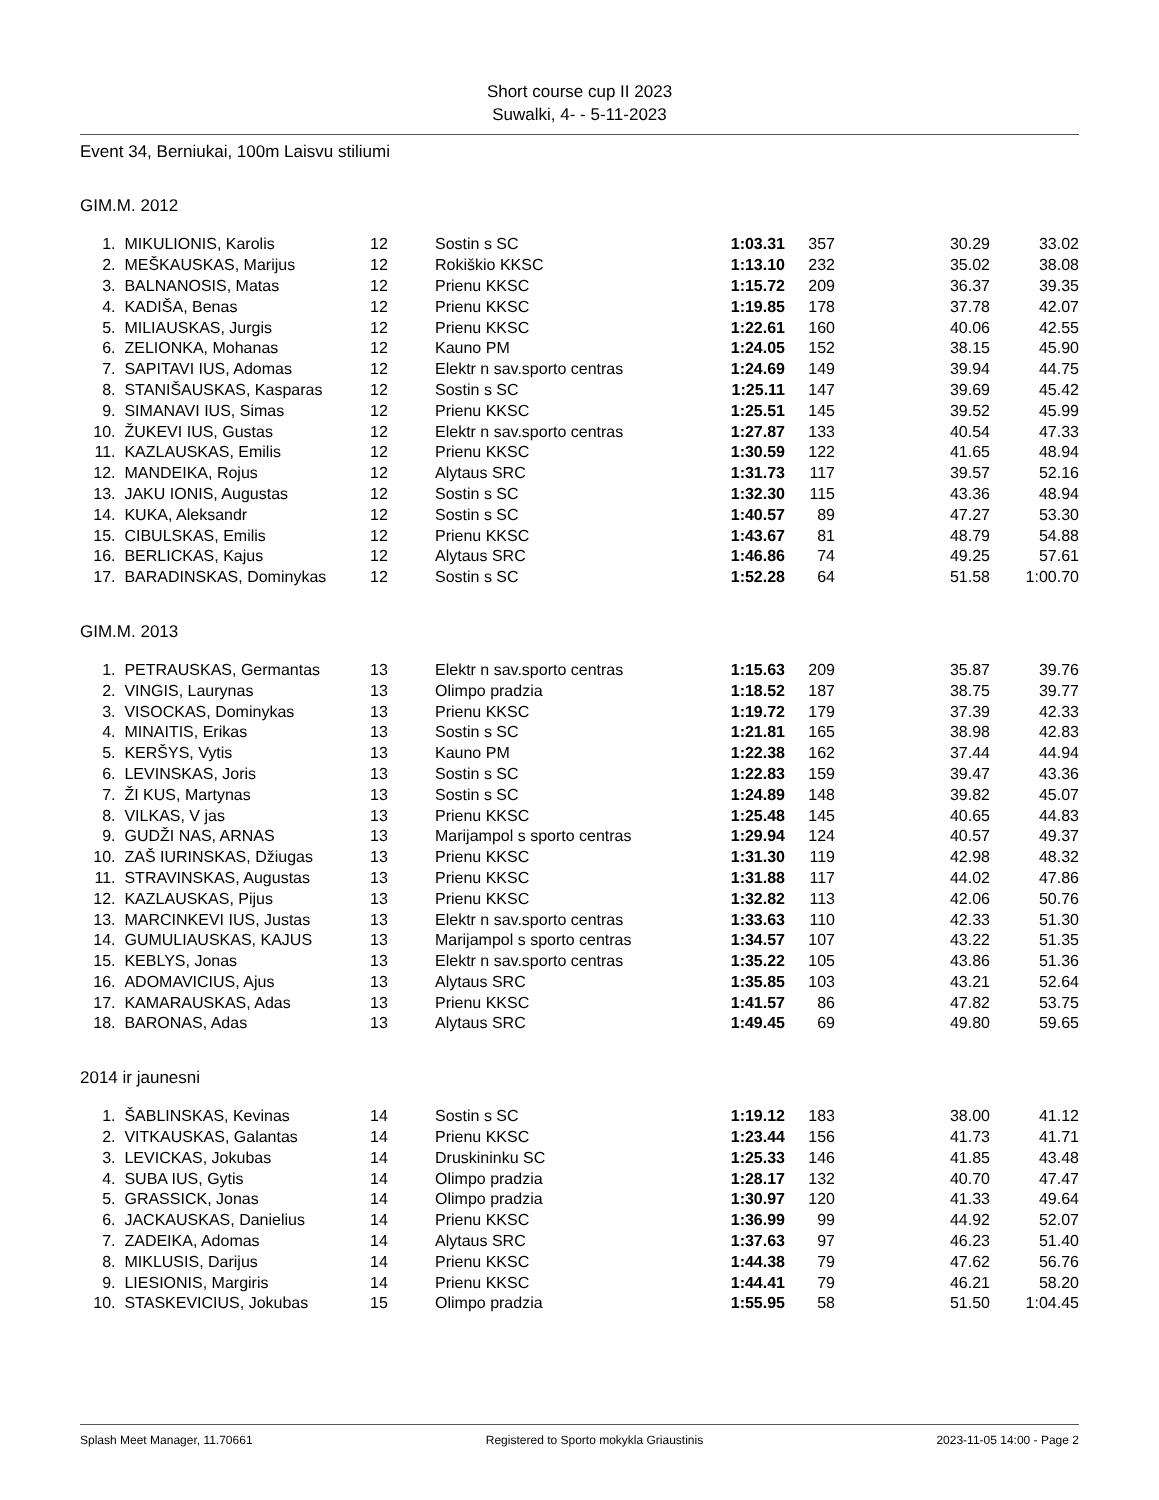Short course cup II 2023
Suwalki, 4- - 5-11-2023
Event 34, Berniukai, 100m Laisvu stiliumi
GIM.M. 2012
| 1. | MIKULIONIS, Karolis | 12 | Sostin s SC | 1:03.31 | 357 | 30.29 | 33.02 |
| 2. | MEŠKAUSKAS, Marijus | 12 | Rokiškio KKSC | 1:13.10 | 232 | 35.02 | 38.08 |
| 3. | BALNANOSIS, Matas | 12 | Prienu KKSC | 1:15.72 | 209 | 36.37 | 39.35 |
| 4. | KADIŠA, Benas | 12 | Prienu KKSC | 1:19.85 | 178 | 37.78 | 42.07 |
| 5. | MILIAUSKAS, Jurgis | 12 | Prienu KKSC | 1:22.61 | 160 | 40.06 | 42.55 |
| 6. | ZELIONKA, Mohanas | 12 | Kauno PM | 1:24.05 | 152 | 38.15 | 45.90 |
| 7. | SAPITAVI IUS, Adomas | 12 | Elektr n sav.sporto centras | 1:24.69 | 149 | 39.94 | 44.75 |
| 8. | STANIŠAUSKAS, Kasparas | 12 | Sostin s SC | 1:25.11 | 147 | 39.69 | 45.42 |
| 9. | SIMANAVI IUS, Simas | 12 | Prienu KKSC | 1:25.51 | 145 | 39.52 | 45.99 |
| 10. | ŽUKEVI IUS, Gustas | 12 | Elektr n sav.sporto centras | 1:27.87 | 133 | 40.54 | 47.33 |
| 11. | KAZLAUSKAS, Emilis | 12 | Prienu KKSC | 1:30.59 | 122 | 41.65 | 48.94 |
| 12. | MANDEIKA, Rojus | 12 | Alytaus SRC | 1:31.73 | 117 | 39.57 | 52.16 |
| 13. | JAKU IONIS, Augustas | 12 | Sostin s SC | 1:32.30 | 115 | 43.36 | 48.94 |
| 14. | KUKA, Aleksandr | 12 | Sostin s SC | 1:40.57 | 89 | 47.27 | 53.30 |
| 15. | CIBULSKAS, Emilis | 12 | Prienu KKSC | 1:43.67 | 81 | 48.79 | 54.88 |
| 16. | BERLICKAS, Kajus | 12 | Alytaus SRC | 1:46.86 | 74 | 49.25 | 57.61 |
| 17. | BARADINSKAS, Dominykas | 12 | Sostin s SC | 1:52.28 | 64 | 51.58 | 1:00.70 |
GIM.M. 2013
| 1. | PETRAUSKAS, Germantas | 13 | Elektr n sav.sporto centras | 1:15.63 | 209 | 35.87 | 39.76 |
| 2. | VINGIS, Laurynas | 13 | Olimpo pradzia | 1:18.52 | 187 | 38.75 | 39.77 |
| 3. | VISOCKAS, Dominykas | 13 | Prienu KKSC | 1:19.72 | 179 | 37.39 | 42.33 |
| 4. | MINAITIS, Erikas | 13 | Sostin s SC | 1:21.81 | 165 | 38.98 | 42.83 |
| 5. | KERŠYS, Vytis | 13 | Kauno PM | 1:22.38 | 162 | 37.44 | 44.94 |
| 6. | LEVINSKAS, Joris | 13 | Sostin s SC | 1:22.83 | 159 | 39.47 | 43.36 |
| 7. | ŽI KUS, Martynas | 13 | Sostin s SC | 1:24.89 | 148 | 39.82 | 45.07 |
| 8. | VILKAS, V jas | 13 | Prienu KKSC | 1:25.48 | 145 | 40.65 | 44.83 |
| 9. | GUDŽI NAS, ARNAS | 13 | Marijampol s sporto centras | 1:29.94 | 124 | 40.57 | 49.37 |
| 10. | ZAŠ IURINSKAS, Džiugas | 13 | Prienu KKSC | 1:31.30 | 119 | 42.98 | 48.32 |
| 11. | STRAVINSKAS, Augustas | 13 | Prienu KKSC | 1:31.88 | 117 | 44.02 | 47.86 |
| 12. | KAZLAUSKAS, Pijus | 13 | Prienu KKSC | 1:32.82 | 113 | 42.06 | 50.76 |
| 13. | MARCINKEVI IUS, Justas | 13 | Elektr n sav.sporto centras | 1:33.63 | 110 | 42.33 | 51.30 |
| 14. | GUMULIAUSKAS, KAJUS | 13 | Marijampol s sporto centras | 1:34.57 | 107 | 43.22 | 51.35 |
| 15. | KEBLYS, Jonas | 13 | Elektr n sav.sporto centras | 1:35.22 | 105 | 43.86 | 51.36 |
| 16. | ADOMAVICIUS, Ajus | 13 | Alytaus SRC | 1:35.85 | 103 | 43.21 | 52.64 |
| 17. | KAMARAUSKAS, Adas | 13 | Prienu KKSC | 1:41.57 | 86 | 47.82 | 53.75 |
| 18. | BARONAS, Adas | 13 | Alytaus SRC | 1:49.45 | 69 | 49.80 | 59.65 |
2014 ir jaunesni
| 1. | ŠABLINSKAS, Kevinas | 14 | Sostin s SC | 1:19.12 | 183 | 38.00 | 41.12 |
| 2. | VITKAUSKAS, Galantas | 14 | Prienu KKSC | 1:23.44 | 156 | 41.73 | 41.71 |
| 3. | LEVICKAS, Jokubas | 14 | Druskininku SC | 1:25.33 | 146 | 41.85 | 43.48 |
| 4. | SUBA IUS, Gytis | 14 | Olimpo pradzia | 1:28.17 | 132 | 40.70 | 47.47 |
| 5. | GRASSICK, Jonas | 14 | Olimpo pradzia | 1:30.97 | 120 | 41.33 | 49.64 |
| 6. | JACKAUSKAS, Danielius | 14 | Prienu KKSC | 1:36.99 | 99 | 44.92 | 52.07 |
| 7. | ZADEIKA, Adomas | 14 | Alytaus SRC | 1:37.63 | 97 | 46.23 | 51.40 |
| 8. | MIKLUSIS, Darijus | 14 | Prienu KKSC | 1:44.38 | 79 | 47.62 | 56.76 |
| 9. | LIESIONIS, Margiris | 14 | Prienu KKSC | 1:44.41 | 79 | 46.21 | 58.20 |
| 10. | STASKEVICIUS, Jokubas | 15 | Olimpo pradzia | 1:55.95 | 58 | 51.50 | 1:04.45 |
Splash Meet Manager, 11.70661 Registered to Sporto mokykla Griaustinis 2023-11-05 14:00 - Page 2